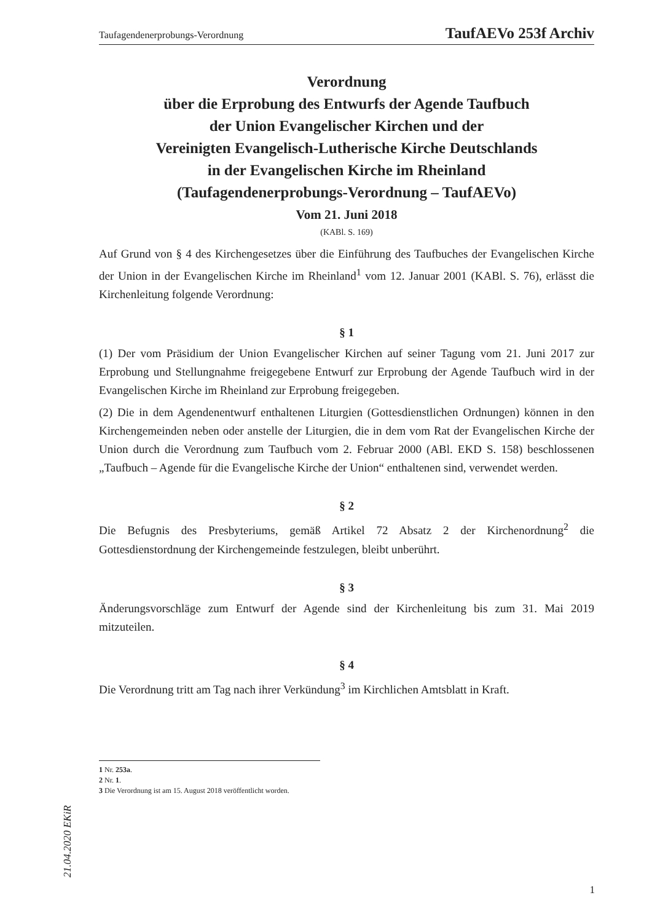Taufagendenerprobungs-Verordnung TaufAEVo 253f Archiv
Verordnung
über die Erprobung des Entwurfs der Agende Taufbuch
der Union Evangelischer Kirchen und der
Vereinigten Evangelisch-Lutherische Kirche Deutschlands
in der Evangelischen Kirche im Rheinland
(Taufagendenerprobungs-Verordnung – TaufAEVo)
Vom 21. Juni 2018
(KABl. S. 169)
Auf Grund von § 4 des Kirchengesetzes über die Einführung des Taufbuches der Evangelischen Kirche der Union in der Evangelischen Kirche im Rheinland<sup>1</sup> vom 12. Januar 2001 (KABl. S. 76), erlässt die Kirchenleitung folgende Verordnung:
§ 1
(1) Der vom Präsidium der Union Evangelischer Kirchen auf seiner Tagung vom 21. Juni 2017 zur Erprobung und Stellungnahme freigegebene Entwurf zur Erprobung der Agende Taufbuch wird in der Evangelischen Kirche im Rheinland zur Erprobung freigegeben.
(2) Die in dem Agendenentwurf enthaltenen Liturgien (Gottesdienstlichen Ordnungen) können in den Kirchengemeinden neben oder anstelle der Liturgien, die in dem vom Rat der Evangelischen Kirche der Union durch die Verordnung zum Taufbuch vom 2. Februar 2000 (ABl. EKD S. 158) beschlossenen „Taufbuch – Agende für die Evangelische Kirche der Union“ enthaltenen sind, verwendet werden.
§ 2
Die Befugnis des Presbyteriums, gemäß Artikel 72 Absatz 2 der Kirchenordnung<sup>2</sup> die Gottesdienstordnung der Kirchengemeinde festzulegen, bleibt unberührt.
§ 3
Änderungsvorschläge zum Entwurf der Agende sind der Kirchenleitung bis zum 31. Mai 2019 mitzuteilen.
§ 4
Die Verordnung tritt am Tag nach ihrer Verkündung<sup>3</sup> im Kirchlichen Amtsblatt in Kraft.
1 Nr. 253a.
2 Nr. 1.
3 Die Verordnung ist am 15. August 2018 veröffentlicht worden.
21.04.2020 EKiR
1